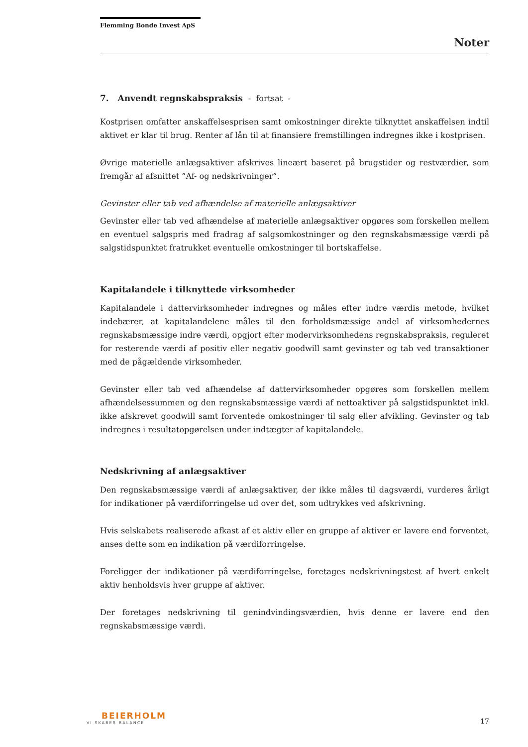Flemming Bonde Invest ApS
Noter
7. Anvendt regnskabspraksis - fortsat -
Kostprisen omfatter anskaffelsesprisen samt omkostninger direkte tilknyttet anskaffelsen indtil aktivet er klar til brug. Renter af lån til at finansiere fremstillingen indregnes ikke i kostprisen.
Øvrige materielle anlægsaktiver afskrives lineært baseret på brugstider og restværdier, som fremgår af afsnittet ”Af- og nedskrivninger”.
Gevinster eller tab ved afhændelse af materielle anlægsaktiver
Gevinster eller tab ved afhændelse af materielle anlægsaktiver opgøres som forskellen mellem en eventuel salgspris med fradrag af salgsomkostninger og den regnskabsmæssige værdi på salgstidspunktet fratrukket eventuelle omkostninger til bortskaffelse.
Kapitalandele i tilknyttede virksomheder
Kapitalandele i dattervirksomheder indregnes og måles efter indre værdis metode, hvilket indebærer, at kapitalandelene måles til den forholdsmæssige andel af virksomhedernes regnskabsmæssige indre værdi, opgjort efter modervirksomhedens regnskabspraksis, reguleret for resterende værdi af positiv eller negativ goodwill samt gevinster og tab ved transaktioner med de pågældende virksomheder.
Gevinster eller tab ved afhændelse af dattervirksomheder opgøres som forskellen mellem afhændelsessummen og den regnskabsmæssige værdi af nettoaktiver på salgstidspunktet inkl. ikke afskrevet goodwill samt forventede omkostninger til salg eller afvikling. Gevinster og tab indregnes i resultatopgørelsen under indtægter af kapitalandele.
Nedskrivning af anlægsaktiver
Den regnskabsmæssige værdi af anlægsaktiver, der ikke måles til dagsværdi, vurderes årligt for indikationer på værdiforringelse ud over det, som udtrykkes ved afskrivning.
Hvis selskabets realiserede afkast af et aktiv eller en gruppe af aktiver er lavere end forventet, anses dette som en indikation på værdiforringelse.
Foreligger der indikationer på værdiforringelse, foretages nedskrivningstest af hvert enkelt aktiv henholdsvis hver gruppe af aktiver.
Der foretages nedskrivning til genindvindingsværdien, hvis denne er lavere end den regnskabsmæssige værdi.
BEIERHOLM
VI SKABER BALANCE
17